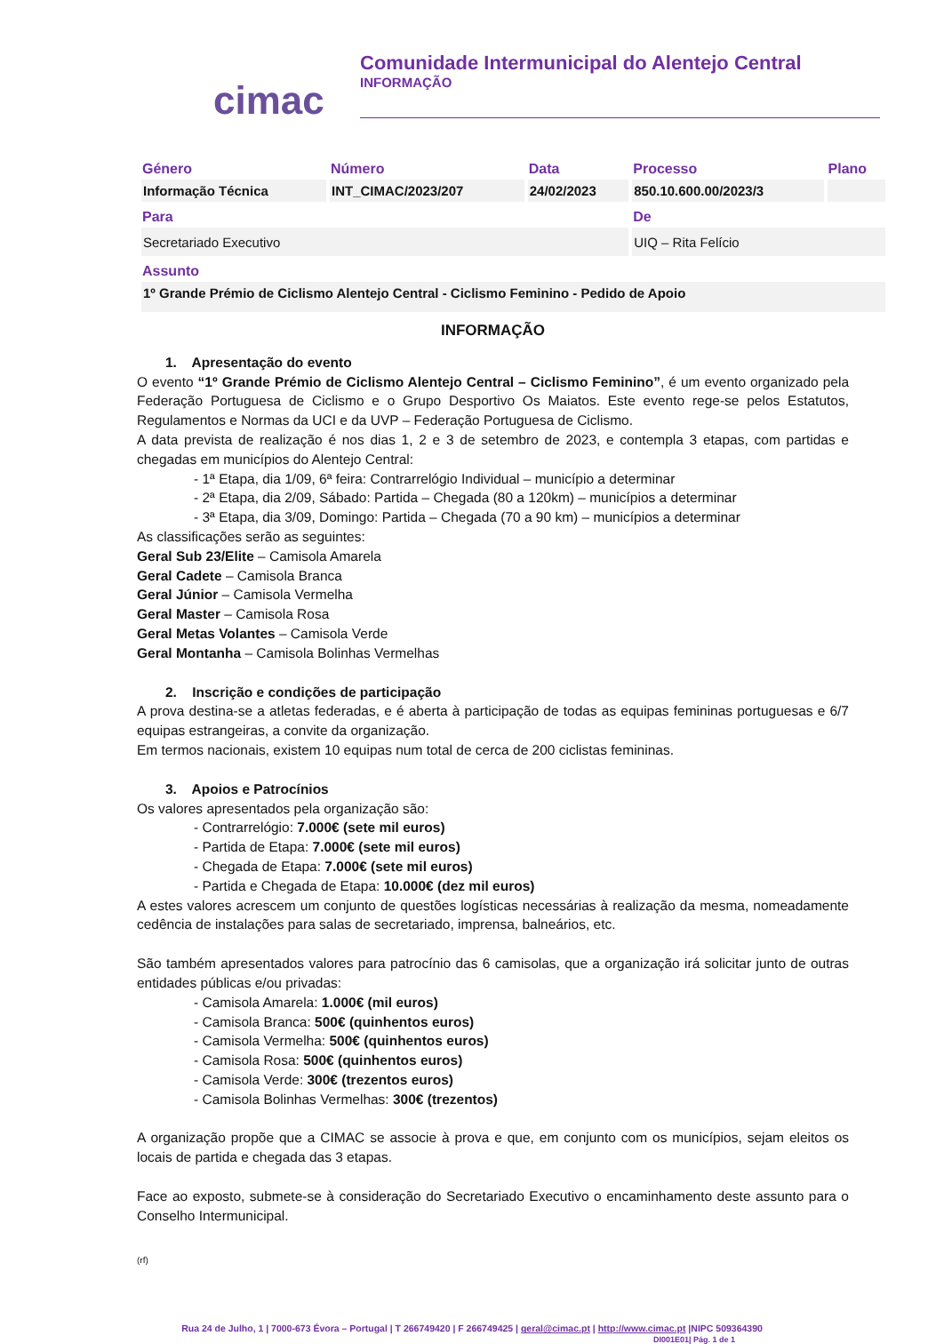cimac
Comunidade Intermunicipal do Alentejo Central
INFORMAÇÃO
| Género | Número | Data | Processo | Plano |
| --- | --- | --- | --- | --- |
| Informação Técnica | INT_CIMAC/2023/207 | 24/02/2023 | 850.10.600.00/2023/3 | |
| Para | | | De | |
| Secretariado Executivo | | | UIQ – Rita Felício | |
| Assunto | | | | |
| 1º Grande Prémio de Ciclismo Alentejo Central - Ciclismo Feminino - Pedido de Apoio | | | | |
INFORMAÇÃO
1. Apresentação do evento
O evento “1º Grande Prémio de Ciclismo Alentejo Central – Ciclismo Feminino”, é um evento organizado pela Federação Portuguesa de Ciclismo e o Grupo Desportivo Os Maiatos. Este evento rege-se pelos Estatutos, Regulamentos e Normas da UCI e da UVP – Federação Portuguesa de Ciclismo.
A data prevista de realização é nos dias 1, 2 e 3 de setembro de 2023, e contempla 3 etapas, com partidas e chegadas em municípios do Alentejo Central:
- 1ª Etapa, dia 1/09, 6ª feira: Contrarrelógio Individual – município a determinar
- 2ª Etapa, dia 2/09, Sábado: Partida – Chegada (80 a 120km) – municípios a determinar
- 3ª Etapa, dia 3/09, Domingo: Partida – Chegada (70 a 90 km) – municípios a determinar
As classificações serão as seguintes:
Geral Sub 23/Elite – Camisola Amarela
Geral Cadete – Camisola Branca
Geral Júnior – Camisola Vermelha
Geral Master – Camisola Rosa
Geral Metas Volantes – Camisola Verde
Geral Montanha – Camisola Bolinhas Vermelhas
2. Inscrição e condições de participação
A prova destina-se a atletas federadas, e é aberta à participação de todas as equipas femininas portuguesas e 6/7 equipas estrangeiras, a convite da organização.
Em termos nacionais, existem 10 equipas num total de cerca de 200 ciclistas femininas.
3. Apoios e Patrocínios
Os valores apresentados pela organização são:
- Contrarrelógio: 7.000€ (sete mil euros)
- Partida de Etapa: 7.000€ (sete mil euros)
- Chegada de Etapa: 7.000€ (sete mil euros)
- Partida e Chegada de Etapa: 10.000€ (dez mil euros)
A estes valores acrescem um conjunto de questões logísticas necessárias à realização da mesma, nomeadamente cedência de instalações para salas de secretariado, imprensa, balneários, etc.
São também apresentados valores para patrocínio das 6 camisolas, que a organização irá solicitar junto de outras entidades públicas e/ou privadas:
- Camisola Amarela: 1.000€ (mil euros)
- Camisola Branca: 500€ (quinhentos euros)
- Camisola Vermelha: 500€ (quinhentos euros)
- Camisola Rosa: 500€ (quinhentos euros)
- Camisola Verde: 300€ (trezentos euros)
- Camisola Bolinhas Vermelhas: 300€ (trezentos)
A organização propõe que a CIMAC se associe à prova e que, em conjunto com os municípios, sejam eleitos os locais de partida e chegada das 3 etapas.
Face ao exposto, submete-se à consideração do Secretariado Executivo o encaminhamento deste assunto para o Conselho Intermunicipal.
(rf)
Rua 24 de Julho, 1 | 7000-673 Évora – Portugal | T 266749420 | F 266749425 | geral@cimac.pt | http://www.cimac.pt |NIPC 509364390
DI001E01| Pág. 1 de 1